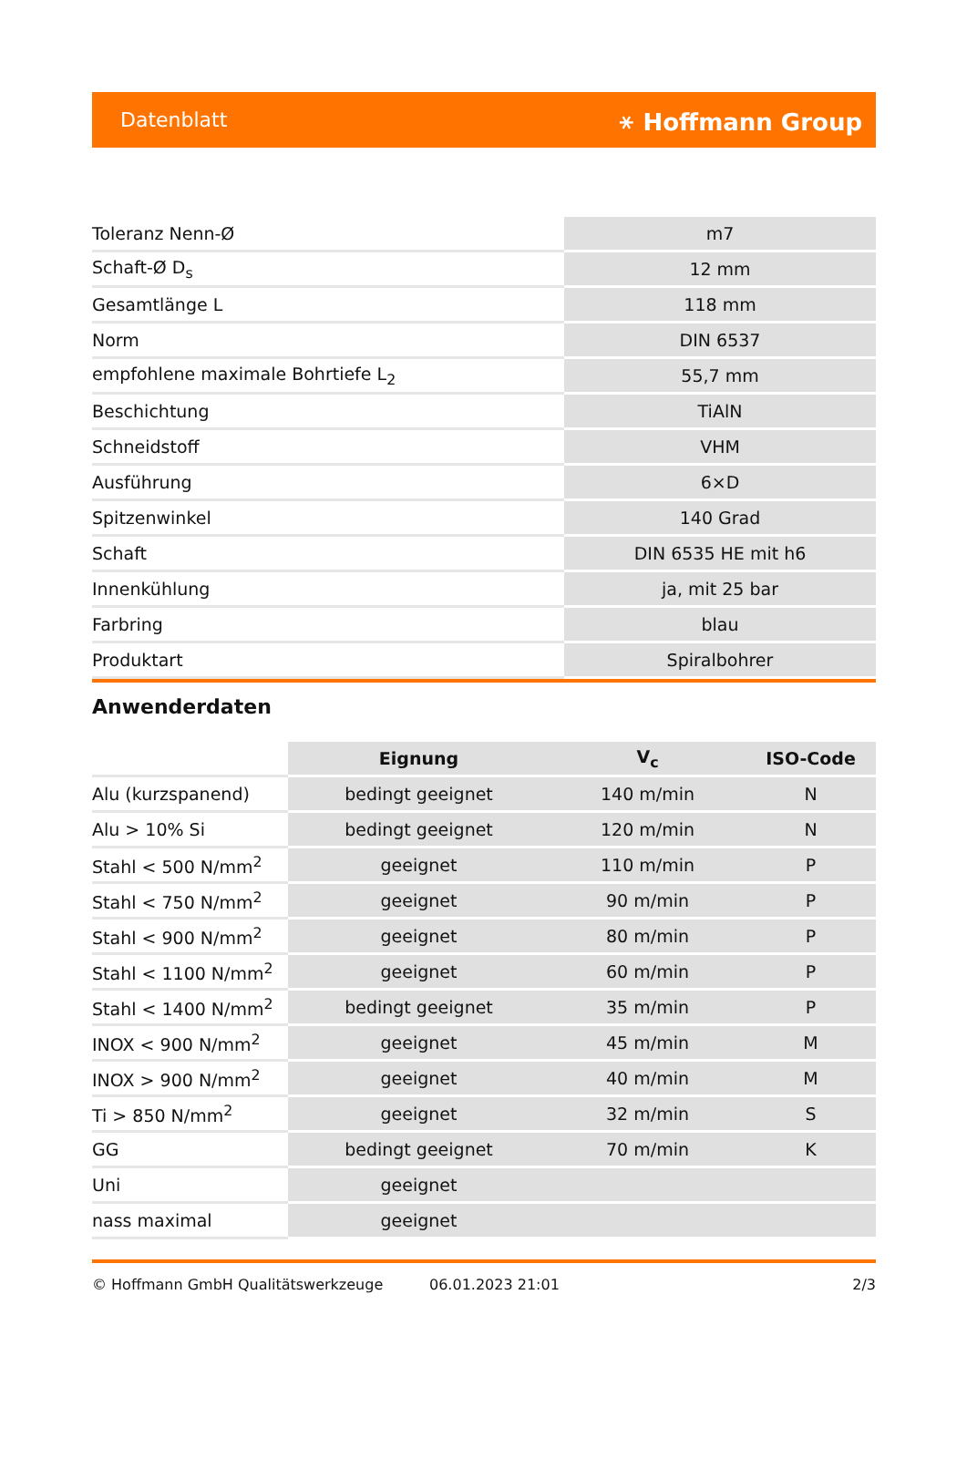Datenblatt ⚹ Hoffmann Group
| Toleranz Nenn-Ø | m7 |
| Schaft-Ø D<sub>s</sub> | 12 mm |
| Gesamtlänge L | 118 mm |
| Norm | DIN 6537 |
| empfohlene maximale Bohrtiefe L<sub>2</sub> | 55,7 mm |
| Beschichtung | TiAlN |
| Schneidstoff | VHM |
| Ausführung | 6×D |
| Spitzenwinkel | 140 Grad |
| Schaft | DIN 6535 HE mit h6 |
| Innenkühlung | ja, mit 25 bar |
| Farbring | blau |
| Produktart | Spiralbohrer |
Anwenderdaten
| | Eignung | V<sub>c</sub> | ISO-Code |
| --- | --- | --- | --- |
| Alu (kurzspanend) | bedingt geeignet | 140 m/min | N |
| Alu > 10% Si | bedingt geeignet | 120 m/min | N |
| Stahl < 500 N/mm<sup>2</sup> | geeignet | 110 m/min | P |
| Stahl < 750 N/mm<sup>2</sup> | geeignet | 90 m/min | P |
| Stahl < 900 N/mm<sup>2</sup> | geeignet | 80 m/min | P |
| Stahl < 1100 N/mm<sup>2</sup> | geeignet | 60 m/min | P |
| Stahl < 1400 N/mm<sup>2</sup> | bedingt geeignet | 35 m/min | P |
| INOX < 900 N/mm<sup>2</sup> | geeignet | 45 m/min | M |
| INOX > 900 N/mm<sup>2</sup> | geeignet | 40 m/min | M |
| Ti > 850 N/mm<sup>2</sup> | geeignet | 32 m/min | S |
| GG | bedingt geeignet | 70 m/min | K |
| Uni | geeignet | | |
| nass maximal | geeignet | | |
© Hoffmann GmbH Qualitätswerkzeuge 06.01.2023 21:01 2/3